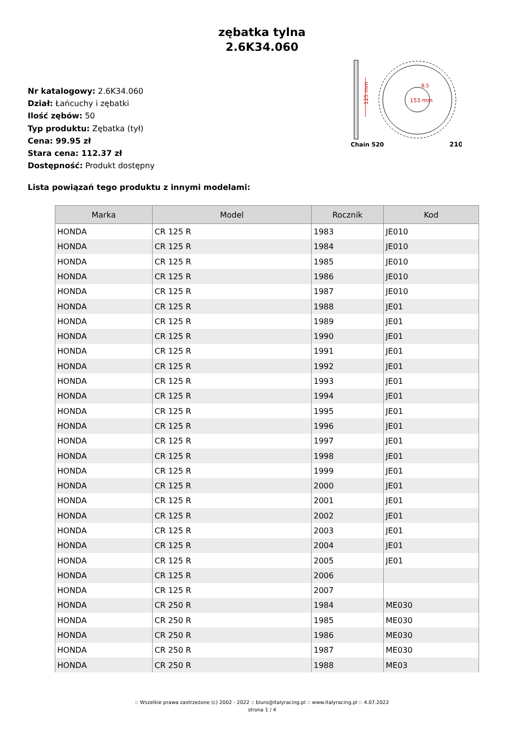zębatka tylna
2.6K34.060
Nr katalogowy: 2.6K34.060
Dział: Łańcuchy i zębatki
Ilość zębów: 50
Typ produktu: Zębatka (tył)
Cena: 99.95 zł
Stara cena: 112.37 zł
Dostępność: Produkt dostępny
125 mm
153 mm
8.5
Chain 520
210
Lista powiązań tego produktu z innymi modelami:
| Marka | Model | Rocznik | Kod |
| --- | --- | --- | --- |
| HONDA | CR 125 R | 1983 | JE010 |
| HONDA | CR 125 R | 1984 | JE010 |
| HONDA | CR 125 R | 1985 | JE010 |
| HONDA | CR 125 R | 1986 | JE010 |
| HONDA | CR 125 R | 1987 | JE010 |
| HONDA | CR 125 R | 1988 | JE01 |
| HONDA | CR 125 R | 1989 | JE01 |
| HONDA | CR 125 R | 1990 | JE01 |
| HONDA | CR 125 R | 1991 | JE01 |
| HONDA | CR 125 R | 1992 | JE01 |
| HONDA | CR 125 R | 1993 | JE01 |
| HONDA | CR 125 R | 1994 | JE01 |
| HONDA | CR 125 R | 1995 | JE01 |
| HONDA | CR 125 R | 1996 | JE01 |
| HONDA | CR 125 R | 1997 | JE01 |
| HONDA | CR 125 R | 1998 | JE01 |
| HONDA | CR 125 R | 1999 | JE01 |
| HONDA | CR 125 R | 2000 | JE01 |
| HONDA | CR 125 R | 2001 | JE01 |
| HONDA | CR 125 R | 2002 | JE01 |
| HONDA | CR 125 R | 2003 | JE01 |
| HONDA | CR 125 R | 2004 | JE01 |
| HONDA | CR 125 R | 2005 | JE01 |
| HONDA | CR 125 R | 2006 | |
| HONDA | CR 125 R | 2007 | |
| HONDA | CR 250 R | 1984 | ME030 |
| HONDA | CR 250 R | 1985 | ME030 |
| HONDA | CR 250 R | 1986 | ME030 |
| HONDA | CR 250 R | 1987 | ME030 |
| HONDA | CR 250 R | 1988 | ME03 |
:: Wszelkie prawa zastrzeżone (c) 2002 - 2022 :: biuro@italyracing.pl :: www.italyracing.pl :: 4.07.2022
strona 1 / 4